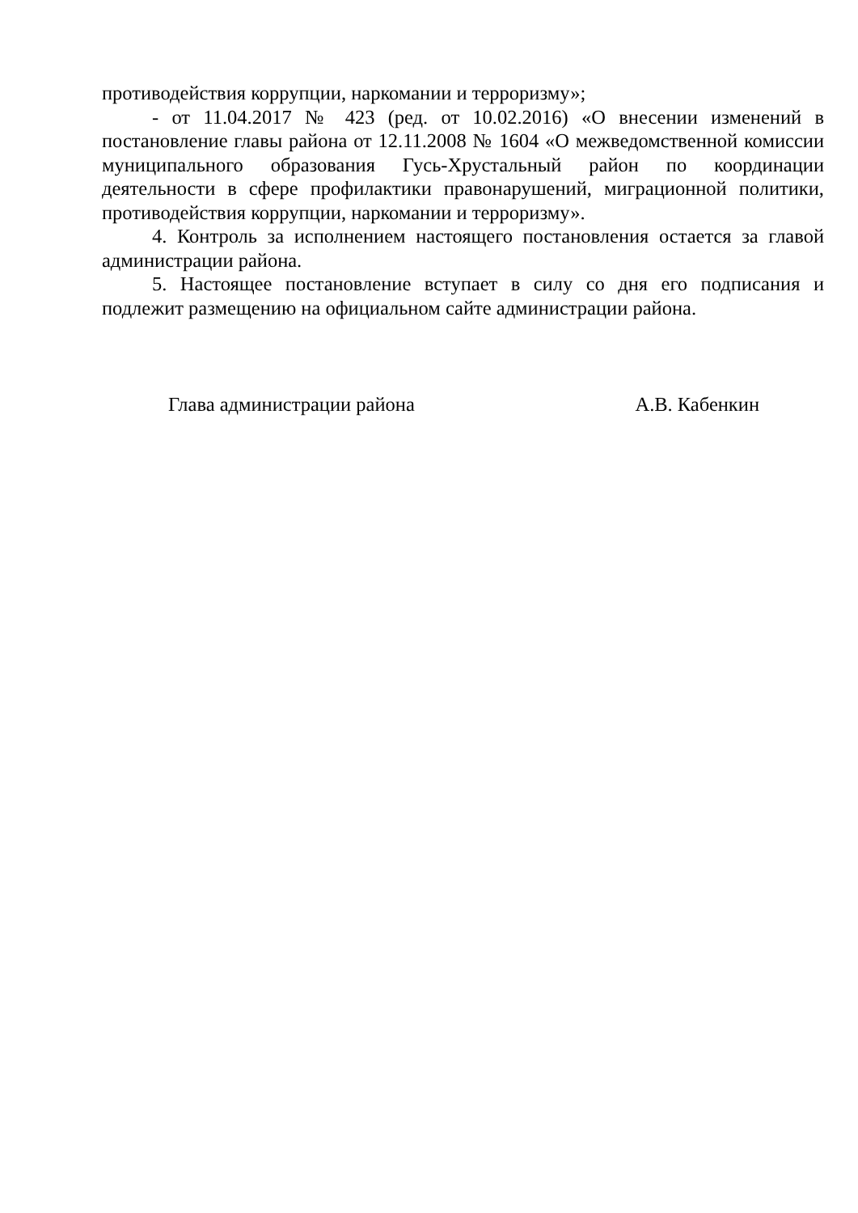противодействия коррупции, наркомании и терроризму»;
- от 11.04.2017 № 423 (ред. от 10.02.2016) «О внесении изменений в постановление главы района от 12.11.2008 № 1604 «О межведомственной комиссии муниципального образования Гусь-Хрустальный район по координации деятельности в сфере профилактики правонарушений, миграционной политики, противодействия коррупции, наркомании и терроризму».
4. Контроль за исполнением настоящего постановления остается за главой администрации района.
5. Настоящее постановление вступает в силу со дня его подписания и подлежит размещению на официальном сайте администрации района.
Глава администрации района А.В. Кабенкин